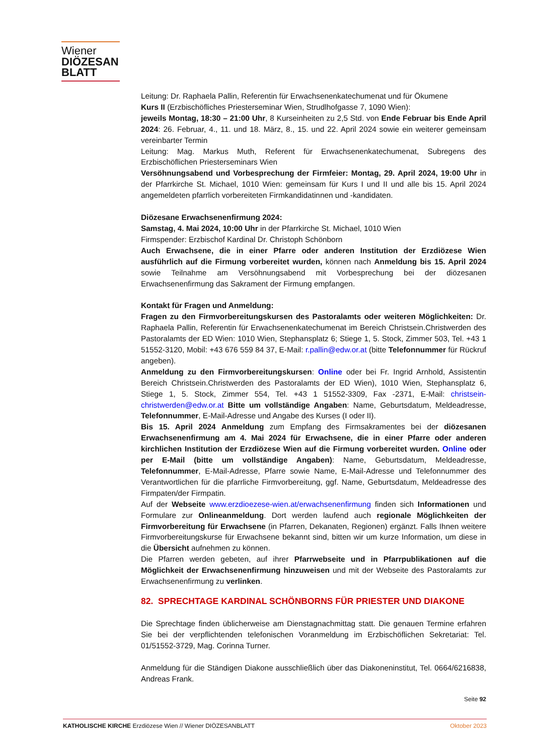Wiener
DIÖZESAN
BLATT
Leitung: Dr. Raphaela Pallin, Referentin für Erwachsenenkatechumenat und für Ökumene
Kurs II (Erzbischöfliches Priesterseminar Wien, Strudlhofgasse 7, 1090 Wien):
jeweils Montag, 18:30 – 21:00 Uhr, 8 Kurseinheiten zu 2,5 Std. von Ende Februar bis Ende April 2024: 26. Februar, 4., 11. und 18. März, 8., 15. und 22. April 2024 sowie ein weiterer gemeinsam vereinbarter Termin
Leitung: Mag. Markus Muth, Referent für Erwachsenenkatechumenat, Subregens des Erzbischöflichen Priesterseminars Wien
Versöhnungsabend und Vorbesprechung der Firmfeier: Montag, 29. April 2024, 19:00 Uhr in der Pfarrkirche St. Michael, 1010 Wien: gemeinsam für Kurs I und II und alle bis 15. April 2024 angemeldeten pfarrlich vorbereiteten Firmkandidatinnen und -kandidaten.
Diözesane Erwachsenenfirmung 2024:
Samstag, 4. Mai 2024, 10:00 Uhr in der Pfarrkirche St. Michael, 1010 Wien
Firmspender: Erzbischof Kardinal Dr. Christoph Schönborn
Auch Erwachsene, die in einer Pfarre oder anderen Institution der Erzdiözese Wien ausführlich auf die Firmung vorbereitet wurden, können nach Anmeldung bis 15. April 2024 sowie Teilnahme am Versöhnungsabend mit Vorbesprechung bei der diözesanen Erwachsenenfirmung das Sakrament der Firmung empfangen.
Kontakt für Fragen und Anmeldung:
Fragen zu den Firmvorbereitungskursen des Pastoralamts oder weiteren Möglichkeiten: Dr. Raphaela Pallin, Referentin für Erwachsenenkatechumenat im Bereich Christsein.Christwerden des Pastoralamts der ED Wien: 1010 Wien, Stephansplatz 6; Stiege 1, 5. Stock, Zimmer 503, Tel. +43 1 51552-3120, Mobil: +43 676 559 84 37, E-Mail: r.pallin@edw.or.at (bitte Telefonnummer für Rückruf angeben).
Anmeldung zu den Firmvorbereitungskursen: Online oder bei Fr. Ingrid Arnhold, Assistentin Bereich Christsein.Christwerden des Pastoralamts der ED Wien), 1010 Wien, Stephansplatz 6, Stiege 1, 5. Stock, Zimmer 554, Tel. +43 1 51552-3309, Fax -2371, E-Mail: christsein-christwerden@edw.or.at Bitte um vollständige Angaben: Name, Geburtsdatum, Meldeadresse, Telefonnummer, E-Mail-Adresse und Angabe des Kurses (I oder II).
Bis 15. April 2024 Anmeldung zum Empfang des Firmsakramentes bei der diözesanen Erwachsenenfirmung am 4. Mai 2024 für Erwachsene, die in einer Pfarre oder anderen kirchlichen Institution der Erzdiözese Wien auf die Firmung vorbereitet wurden. Online oder per E-Mail (bitte um vollständige Angaben): Name, Geburtsdatum, Meldeadresse, Telefonnummer, E-Mail-Adresse, Pfarre sowie Name, E-Mail-Adresse und Telefonnummer des Verantwortlichen für die pfarrliche Firmvorbereitung, ggf. Name, Geburtsdatum, Meldeadresse des Firmpaten/der Firmpatin.
Auf der Webseite www.erzdioezese-wien.at/erwachsenenfirmung finden sich Informationen und Formulare zur Onlineanmeldung. Dort werden laufend auch regionale Möglichkeiten der Firmvorbereitung für Erwachsene (in Pfarren, Dekanaten, Regionen) ergänzt. Falls Ihnen weitere Firmvorbereitungskurse für Erwachsene bekannt sind, bitten wir um kurze Information, um diese in die Übersicht aufnehmen zu können.
Die Pfarren werden gebeten, auf ihrer Pfarrwebseite und in Pfarrpublikationen auf die Möglichkeit der Erwachsenenfirmung hinzuweisen und mit der Webseite des Pastoralamts zur Erwachsenenfirmung zu verlinken.
82. SPRECHTAGE KARDINAL SCHÖNBORNS FÜR PRIESTER UND DIAKONE
Die Sprechtage finden üblicherweise am Dienstagnachmittag statt. Die genauen Termine erfahren Sie bei der verpflichtenden telefonischen Voranmeldung im Erzbischöflichen Sekretariat: Tel. 01/51552-3729, Mag. Corinna Turner.
Anmeldung für die Ständigen Diakone ausschließlich über das Diakoneninstitut, Tel. 0664/6216838, Andreas Frank.
Seite 92
KATHOLISCHE KIRCHE Erzdiözese Wien // Wiener DIÖZESANBLATT Oktober 2023